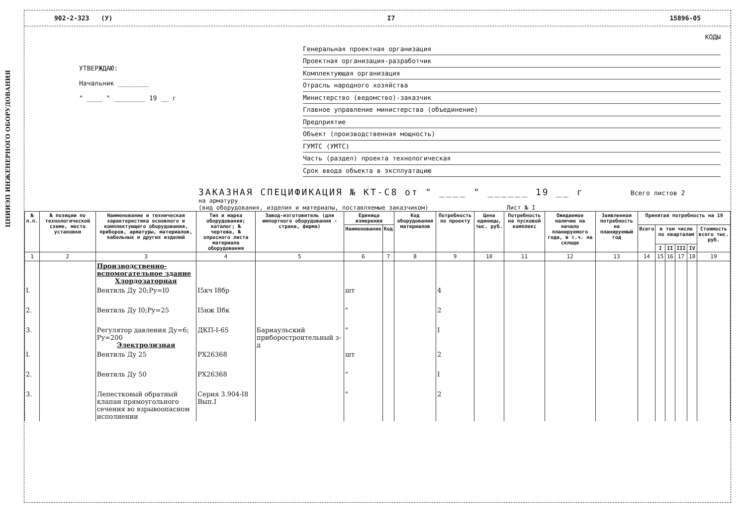ЦНИИЭП ИНЖЕНЕРНОГО ОБОРУДОВАНИЯ
902-2-323 (У) I7 15896-05
УТВЕРЖДАЮ:
Начальник ________
" ____ " ________ 19 __ г
КОДЫ
Генеральная проектная организация
Проектная организация-разработчик
Комплектующая организация
Отрасль народного хозяйства
Министерство (ведомство)-заказчик
Главное управление министерства (объединение)
Предприятие
Объект (производственная мощность)
ГУМТС (УМТС)
Часть (раздел) проекта технологическая
Срок ввода объекта в эксплуатацию
ЗАКАЗНАЯ СПЕЦИФИКАЦИЯ № КТ-С8 от " ____ " ______ 19 __ г Всего листов 2
на арматуру
(вид оборудования, изделия и материалы, поставляемые заказчиком) Лист № I
| № п.п. | № позиции по технологической схеме, место установки | Наименование и техническая характеристика основного и комплектующего оборудования, приборов, арматуры, материалов, кабельных и других изделий | Тип и марка оборудования; каталог; № чертежа, № опросного листа материала оборудования | Завод-изготовитель (для импортного оборудования - страна, фирма) | Единица измерения | | Код оборудования материалов | Потребность по проекту | Цена единицы, тыс. руб. | Потребность на пусковой комплекс | Ожидаемое наличие на начало планируемого года, в т.ч. на складе | Заявленная потребность на планируемый год | Принятая потребность на 19 | | | | | |
| --- | --- | --- | --- | --- | --- | --- | --- | --- | --- | --- | --- | --- | --- | --- | --- | --- | --- | --- |
| | | | | | Наименование | Код | | | | | | | Всего | в том числе по кварталам | | | | Стоимость всего тыс. руб. |
| | | | | | | | | | | | | | | I | II | III | IV | |
| 1 | 2 | 3 | 4 | 5 | 6 | 7 | 8 | 9 | 10 | 11 | 12 | 13 | 14 | 15 | 16 | 17 | 18 | 19 |
| | | Производственно-вспомогательное здание Хлордозаторная | | | | | | | | | | | | | | | | |
| I. | | Вентиль Ду 20;Ру=I0 | I5кч I8бр | | шт | | | 4 | | | | | | | | | | |
| 2. | | Вентиль Ду I0;Ру=25 | I5нж IIбк | | " | | | 2 | | | | | | | | | | |
| 3. | | Регулятор давления Ду=6; Ру=200 Электролизная | ДКП-I-65 | Барнаульский приборостроительный з-д | " | | | I | | | | | | | | | | |
| I. | | Вентиль Ду 25 | РХ26368 | | шт | | | 2 | | | | | | | | | | |
| 2. | | Вентиль Ду 50 | РХ26368 | | " | | | I | | | | | | | | | | |
| 3. | | Лепестковый обратный клапан прямоугольного сечения во взрывоопасном исполнении | Серия 3.904-I8 Вып.I | | " | | | 2 | | | | | | | | | | |